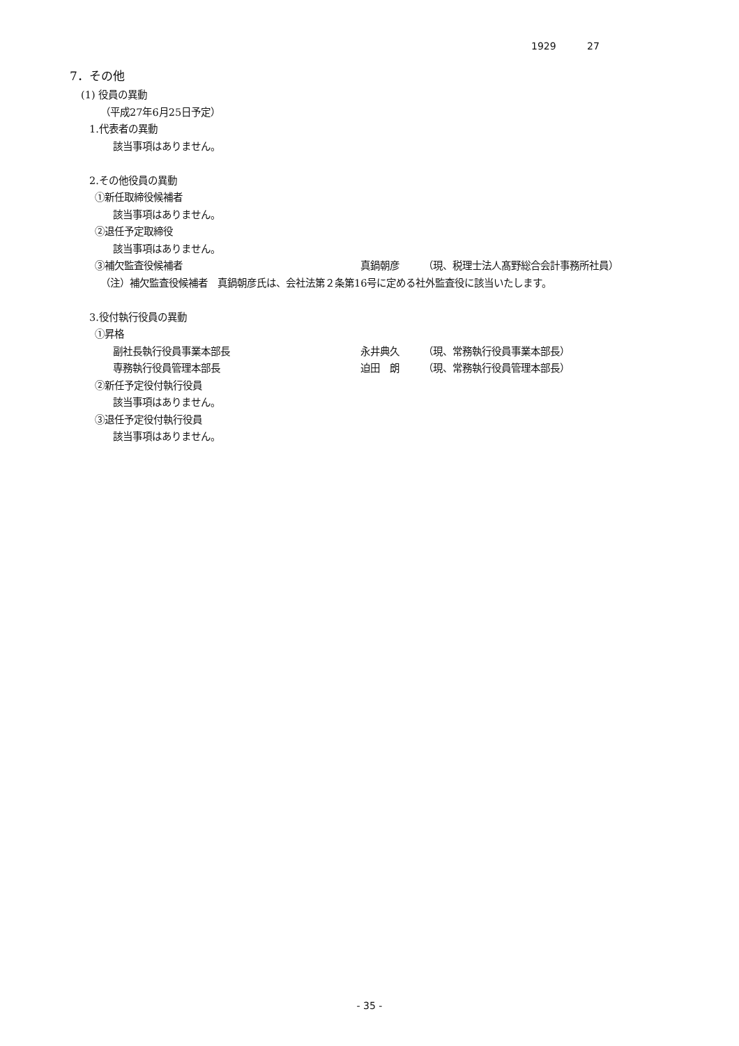1929 27
7．その他
(1) 役員の異動
（平成27年6月25日予定）
1.代表者の異動
該当事項はありません。
2.その他役員の異動
①新任取締役候補者
該当事項はありません。
②退任予定取締役
該当事項はありません。
③補欠監査役候補者 真鍋朝彦 （現、税理士法人髙野総合会計事務所社員）
（注）補欠監査役候補者　真鍋朝彦氏は、会社法第２条第16号に定める社外監査役に該当いたします。
3.役付執行役員の異動
①昇格
副社長執行役員事業本部長 永井典久 （現、常務執行役員事業本部長）
専務執行役員管理本部長 迫田　朗 （現、常務執行役員管理本部長）
②新任予定役付執行役員
該当事項はありません。
③退任予定役付執行役員
該当事項はありません。
- 35 -